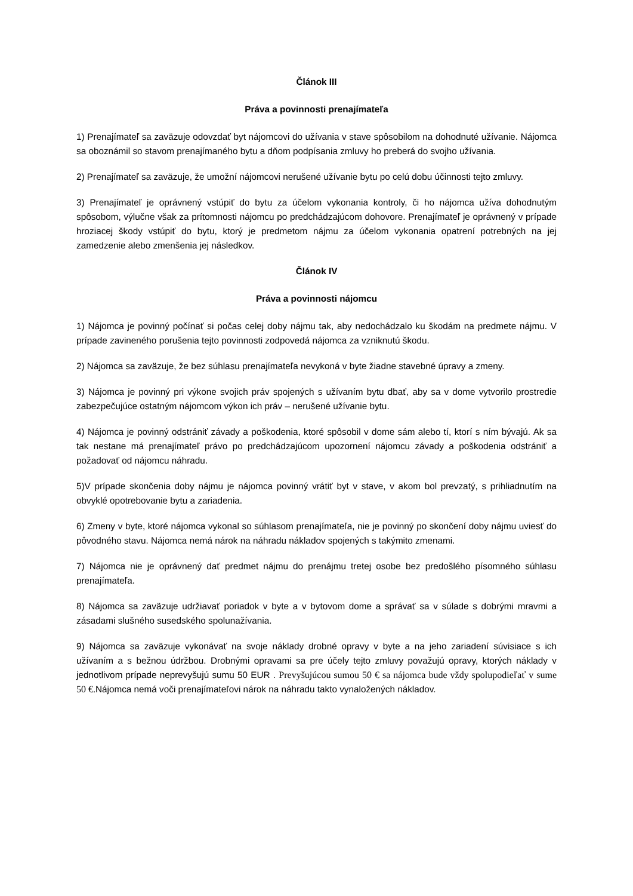Článok III
Práva a povinnosti prenajímateľa
1) Prenajímateľ sa zaväzuje odovzdať byt nájomcovi do užívania v stave spôsobilom na dohodnuté užívanie. Nájomca sa oboznámil so stavom prenajímaného bytu a dňom podpísania zmluvy ho preberá do svojho užívania.
2) Prenajímateľ sa zaväzuje, že umožní nájomcovi nerušené užívanie bytu po celú dobu účinnosti tejto zmluvy.
3) Prenajímateľ je oprávnený vstúpiť do bytu za účelom vykonania kontroly, či ho nájomca užíva dohodnutým spôsobom, výlučne však za prítomnosti nájomcu po predchádzajúcom dohovore. Prenajímateľ je oprávnený v prípade hroziacej škody vstúpiť do bytu, ktorý je predmetom nájmu za účelom vykonania opatrení potrebných na jej zamedzenie alebo zmenšenia jej následkov.
Článok IV
Práva a povinnosti nájomcu
1) Nájomca je povinný počínať si počas celej doby nájmu tak, aby nedochádzalo ku škodám na predmete nájmu. V prípade zavineného porušenia tejto povinnosti zodpovedá nájomca za vzniknutú škodu.
2) Nájomca sa zaväzuje, že bez súhlasu prenajímateľa nevykoná v byte žiadne stavebné úpravy a zmeny.
3) Nájomca je povinný pri výkone svojich práv spojených s užívaním bytu dbať, aby sa v dome vytvorilo prostredie zabezpečujúce ostatným nájomcom výkon ich práv – nerušené užívanie bytu.
4) Nájomca je povinný odstrániť závady a poškodenia, ktoré spôsobil v dome sám alebo tí, ktorí s ním bývajú. Ak sa tak nestane má prenajímateľ právo po predchádzajúcom upozornení nájomcu závady a poškodenia odstrániť a požadovať od nájomcu náhradu.
5)V prípade skončenia doby nájmu je nájomca povinný vrátiť byt v stave, v akom bol prevzatý, s prihliadnutím na obvyklé opotrebovanie bytu a zariadenia.
6) Zmeny v byte, ktoré nájomca vykonal so súhlasom prenajímateľa, nie je povinný po skončení doby nájmu uviesť do pôvodného stavu. Nájomca nemá nárok na náhradu nákladov spojených s takýmito zmenami.
7) Nájomca nie je oprávnený dať predmet nájmu do prenájmu tretej osobe bez predošlého písomného súhlasu prenajímateľa.
8) Nájomca sa zaväzuje udržiavať poriadok v byte a v bytovom dome a správať sa v súlade s dobrými mravmi a zásadami slušného susedského spolunažívania.
9) Nájomca sa zaväzuje vykonávať na svoje náklady drobné opravy v byte a na jeho zariadení súvisiace s ich užívaním a s bežnou údržbou. Drobnými opravami sa pre účely tejto zmluvy považujú opravy, ktorých náklady v jednotlivom prípade neprevyšujú sumu 50 EUR . Prevyšujúcou sumou 50 € sa nájomca bude vždy spolupodieľať v sume 50 €. Nájomca nemá voči prenajímateľovi nárok na náhradu takto vynaložených nákladov.